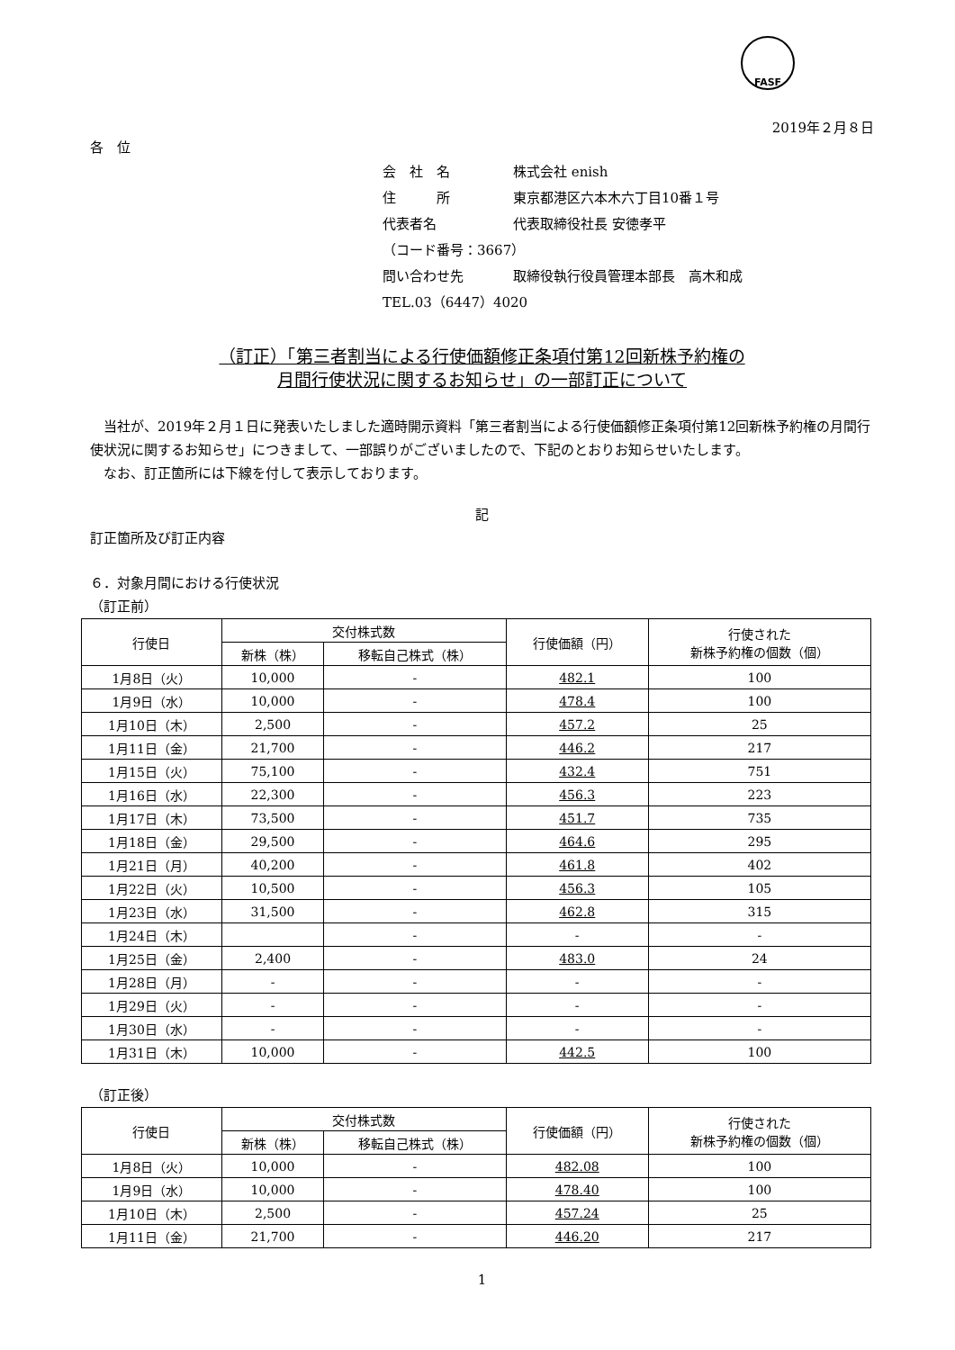FASF
2019年２月８日
各　位
会　社　名 株式会社 enish
住　　　所 東京都港区六本木六丁目10番１号
代表者名 代表取締役社長 安徳孝平
（コード番号：3667）
問い合わせ先 取締役執行役員管理本部長　高木和成
TEL.03（6447）4020
（訂正）「第三者割当による行使価額修正条項付第12回新株予約権の
月間行使状況に関するお知らせ」の一部訂正について
　当社が、2019年２月１日に発表いたしました適時開示資料「第三者割当による行使価額修正条項付第12回新株予約権の月間行使状況に関するお知らせ」につきまして、一部誤りがございましたので、下記のとおりお知らせいたします。
　なお、訂正箇所には下線を付して表示しております。
記
訂正箇所及び訂正内容
６．対象月間における行使状況
（訂正前）
| 行使日 | 交付株式数 | | 行使価額（円） | 行使された 新株予約権の個数（個） |
| --- | --- | --- | --- | --- |
| | 新株（株） | 移転自己株式（株） | | |
| 1月8日（火） | 10,000 | - | 482.1 | 100 |
| 1月9日（水） | 10,000 | - | 478.4 | 100 |
| 1月10日（木） | 2,500 | - | 457.2 | 25 |
| 1月11日（金） | 21,700 | - | 446.2 | 217 |
| 1月15日（火） | 75,100 | - | 432.4 | 751 |
| 1月16日（水） | 22,300 | - | 456.3 | 223 |
| 1月17日（木） | 73,500 | - | 451.7 | 735 |
| 1月18日（金） | 29,500 | - | 464.6 | 295 |
| 1月21日（月） | 40,200 | - | 461.8 | 402 |
| 1月22日（火） | 10,500 | - | 456.3 | 105 |
| 1月23日（水） | 31,500 | - | 462.8 | 315 |
| 1月24日（木） | | - | - | - |
| 1月25日（金） | 2,400 | - | 483.0 | 24 |
| 1月28日（月） | - | - | - | - |
| 1月29日（火） | - | - | - | - |
| 1月30日（水） | - | - | - | - |
| 1月31日（木） | 10,000 | - | 442.5 | 100 |
（訂正後）
| 行使日 | 交付株式数 | | 行使価額（円） | 行使された 新株予約権の個数（個） |
| --- | --- | --- | --- | --- |
| | 新株（株） | 移転自己株式（株） | | |
| 1月8日（火） | 10,000 | - | 482.08 | 100 |
| 1月9日（水） | 10,000 | - | 478.40 | 100 |
| 1月10日（木） | 2,500 | - | 457.24 | 25 |
| 1月11日（金） | 21,700 | - | 446.20 | 217 |
1